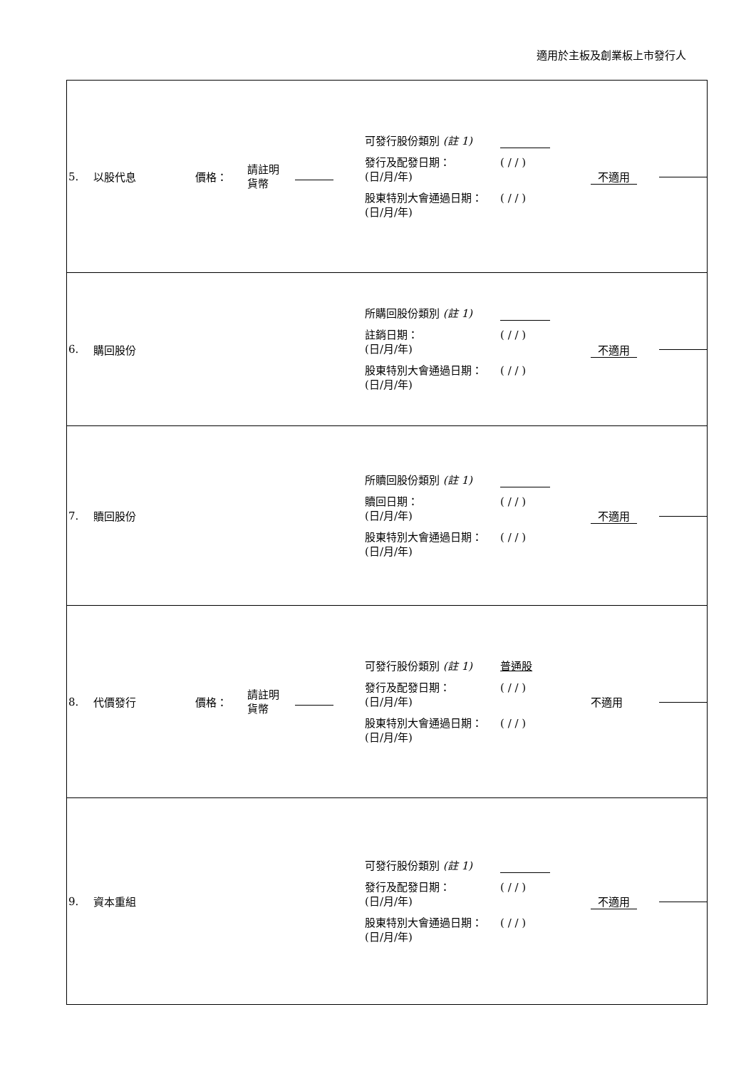適用於主板及創業板上市發行人
| 5. | 以股代息 | 價格： | 請註明 貨幣 | | 可發行股份類別 (註 1) 發行及配發日期： (日/月/年) ( / / ) 股東特別大會通過日期： (日/月/年) ( / / ) | 不適用 | |
| 6. | 購回股份 | | | | 所購回股份類別 (註 1) 註銷日期： (日/月/年) ( / / ) 股東特別大會通過日期： (日/月/年) ( / / ) | 不適用 | |
| 7. | 贖回股份 | | | | 所贖回股份類別 (註 1) 贖回日期： (日/月/年) ( / / ) 股東特別大會通過日期： (日/月/年) ( / / ) | 不適用 | |
| 8. | 代價發行 | 價格： | 請註明 貨幣 | | 可發行股份類別 (註 1) 普通股 發行及配發日期： (日/月/年) ( / / ) 股東特別大會通過日期： (日/月/年) ( / / ) | 不適用 | |
| 9. | 資本重組 | | | | 可發行股份類別 (註 1) 發行及配發日期： (日/月/年) ( / / ) 股東特別大會通過日期： (日/月/年) ( / / ) | 不適用 | |